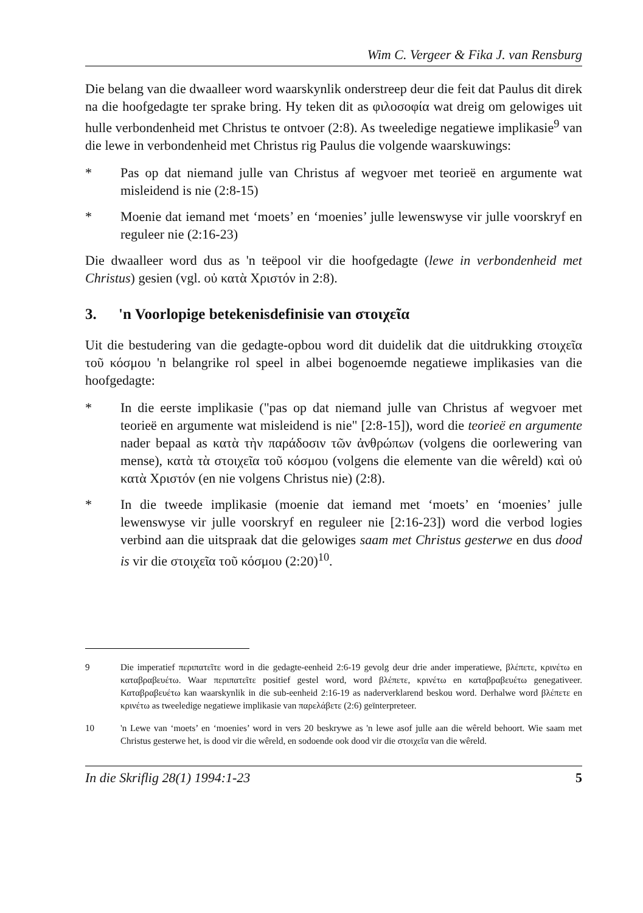Wim C. Vergeer & Fika J. van Rensburg
Die belang van die dwaalleer word waarskynlik onderstreep deur die feit dat Paulus dit direk na die hoofgedagte ter sprake bring. Hy teken dit as φιλοσοφία wat dreig om gelowiges uit hulle verbondenheid met Christus te ontvoer (2:8). As tweeledige negatiewe implikasie<sup>9</sup> van die lewe in verbondenheid met Christus rig Paulus die volgende waarskuwings:
* Pas op dat niemand julle van Christus af wegvoer met teorieë en argumente wat misleidend is nie (2:8-15)
* Moenie dat iemand met ‘moets’ en ‘moenies’ julle lewenswyse vir julle voorskryf en reguleer nie (2:16-23)
Die dwaalleer word dus as 'n teëpool vir die hoofgedagte (lewe in verbondenheid met Christus) gesien (vgl. οὐ κατὰ Χριστόν in 2:8).
3. 'n Voorlopige betekenisdefinisie van στοιχεῖα
Uit die bestudering van die gedagte-opbou word dit duidelik dat die uitdrukking στοιχεῖα τοῦ κόσμου 'n belangrike rol speel in albei bogenoemde negatiewe implikasies van die hoofgedagte:
* In die eerste implikasie ("pas op dat niemand julle van Christus af wegvoer met teorieë en argumente wat misleidend is nie" [2:8-15]), word die teorieë en argumente nader bepaal as κατὰ τὴν παράδοσιν τῶν ἀνθρώπων (volgens die oorlewering van mense), κατὰ τὰ στοιχεῖα τοῦ κόσμου (volgens die elemente van die wêreld) καὶ οὐ κατὰ Χριστόν (en nie volgens Christus nie) (2:8).
* In die tweede implikasie (moenie dat iemand met ‘moets’ en ‘moenies’ julle lewenswyse vir julle voorskryf en reguleer nie [2:16-23]) word die verbod logies verbind aan die uitspraak dat die gelowiges saam met Christus gesterwe en dus dood is vir die στοιχεῖα τοῦ κόσμου (2:20)<sup>10</sup>.
9 Die imperatief περιπατεῖτε word in die gedagte-eenheid 2:6-19 gevolg deur drie ander imperatiewe, βλέπετε, κρινέτω en καταβραβευέτω. Waar περιπατεῖτε positief gestel word, word βλέπετε, κρινέτω en καταβραβευέτω genegativeer. Καταβραβευέτω kan waarskynlik in die sub-eenheid 2:16-19 as naderverklarend beskou word. Derhalwe word βλέπετε en κρινέτω as tweeledige negatiewe implikasie van παρελάβετε (2:6) geïnterpreteer.
10 'n Lewe van ‘moets’ en ‘moenies’ word in vers 20 beskrywe as 'n lewe asof julle aan die wêreld behoort. Wie saam met Christus gesterwe het, is dood vir die wêreld, en sodoende ook dood vir die στοιχεῖα van die wêreld.
In die Skriflig 28(1) 1994:1-23 5